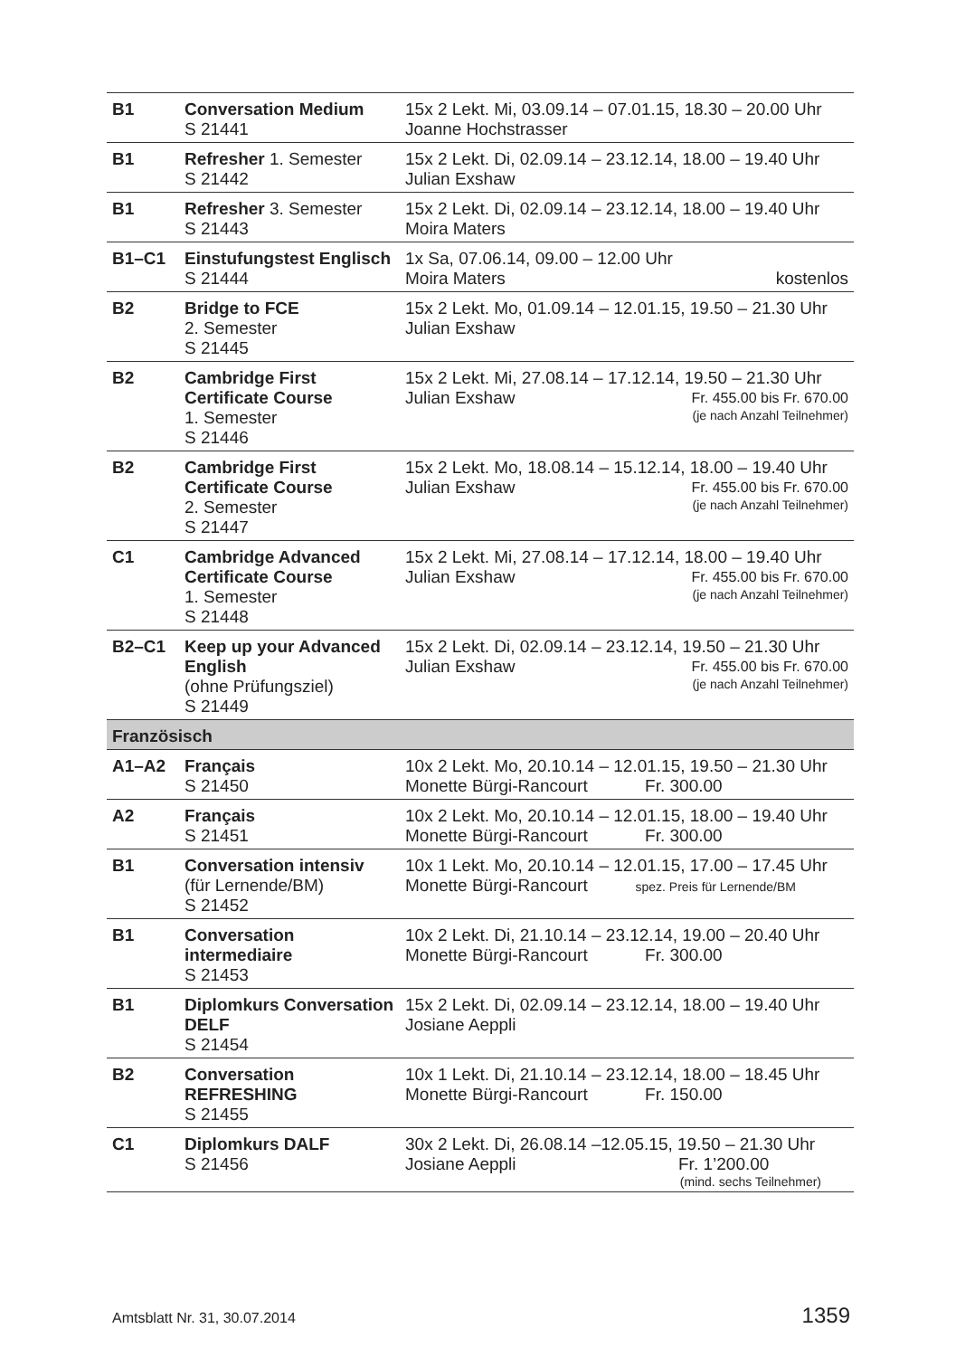| B1 | Conversation Medium S 21441 | 15x 2 Lekt. Mi, 03.09.14 – 07.01.15, 18.30 – 20.00 Uhr Joanne Hochstrasser |
| B1 | Refresher 1. Semester S 21442 | 15x 2 Lekt. Di, 02.09.14 – 23.12.14, 18.00 – 19.40 Uhr Julian Exshaw |
| B1 | Refresher 3. Semester S 21443 | 15x 2 Lekt. Di, 02.09.14 – 23.12.14, 18.00 – 19.40 Uhr Moira Maters |
| B1–C1 | Einstufungstest Englisch S 21444 | 1x Sa, 07.06.14, 09.00 – 12.00 Uhr Moira Maters kostenlos |
| B2 | Bridge to FCE 2. Semester S 21445 | 15x 2 Lekt. Mo, 01.09.14 – 12.01.15, 19.50 – 21.30 Uhr Julian Exshaw |
| B2 | Cambridge First Certificate Course 1. Semester S 21446 | 15x 2 Lekt. Mi, 27.08.14 – 17.12.14, 19.50 – 21.30 Uhr Julian Exshaw Fr. 455.00 bis Fr. 670.00 (je nach Anzahl Teilnehmer) |
| B2 | Cambridge First Certificate Course 2. Semester S 21447 | 15x 2 Lekt. Mo, 18.08.14 – 15.12.14, 18.00 – 19.40 Uhr Julian Exshaw Fr. 455.00 bis Fr. 670.00 (je nach Anzahl Teilnehmer) |
| C1 | Cambridge Advanced Certificate Course 1. Semester S 21448 | 15x 2 Lekt. Mi, 27.08.14 – 17.12.14, 18.00 – 19.40 Uhr Julian Exshaw Fr. 455.00 bis Fr. 670.00 (je nach Anzahl Teilnehmer) |
| B2–C1 | Keep up your Advanced English (ohne Prüfungsziel) S 21449 | 15x 2 Lekt. Di, 02.09.14 – 23.12.14, 19.50 – 21.30 Uhr Julian Exshaw Fr. 455.00 bis Fr. 670.00 (je nach Anzahl Teilnehmer) |
| Französisch | | |
| A1–A2 | Français S 21450 | 10x 2 Lekt. Mo, 20.10.14 – 12.01.15, 19.50 – 21.30 Uhr Monette Bürgi-Rancourt Fr. 300.00 |
| A2 | Français S 21451 | 10x 2 Lekt. Mo, 20.10.14 – 12.01.15, 18.00 – 19.40 Uhr Monette Bürgi-Rancourt Fr. 300.00 |
| B1 | Conversation intensiv (für Lernende/BM) S 21452 | 10x 1 Lekt. Mo, 20.10.14 – 12.01.15, 17.00 – 17.45 Uhr Monette Bürgi-Rancourt spez. Preis für Lernende/BM |
| B1 | Conversation intermediaire S 21453 | 10x 2 Lekt. Di, 21.10.14 – 23.12.14, 19.00 – 20.40 Uhr Monette Bürgi-Rancourt Fr. 300.00 |
| B1 | Diplomkurs Conversation DELF S 21454 | 15x 2 Lekt. Di, 02.09.14 – 23.12.14, 18.00 – 19.40 Uhr Josiane Aeppli |
| B2 | Conversation REFRESHING S 21455 | 10x 1 Lekt. Di, 21.10.14 – 23.12.14, 18.00 – 18.45 Uhr Monette Bürgi-Rancourt Fr. 150.00 |
| C1 | Diplomkurs DALF S 21456 | 30x 2 Lekt. Di, 26.08.14 –12.05.15, 19.50 – 21.30 Uhr Josiane Aeppli Fr. 1’200.00 (mind. sechs Teilnehmer) |
Amtsblatt Nr. 31, 30.07.2014 1359